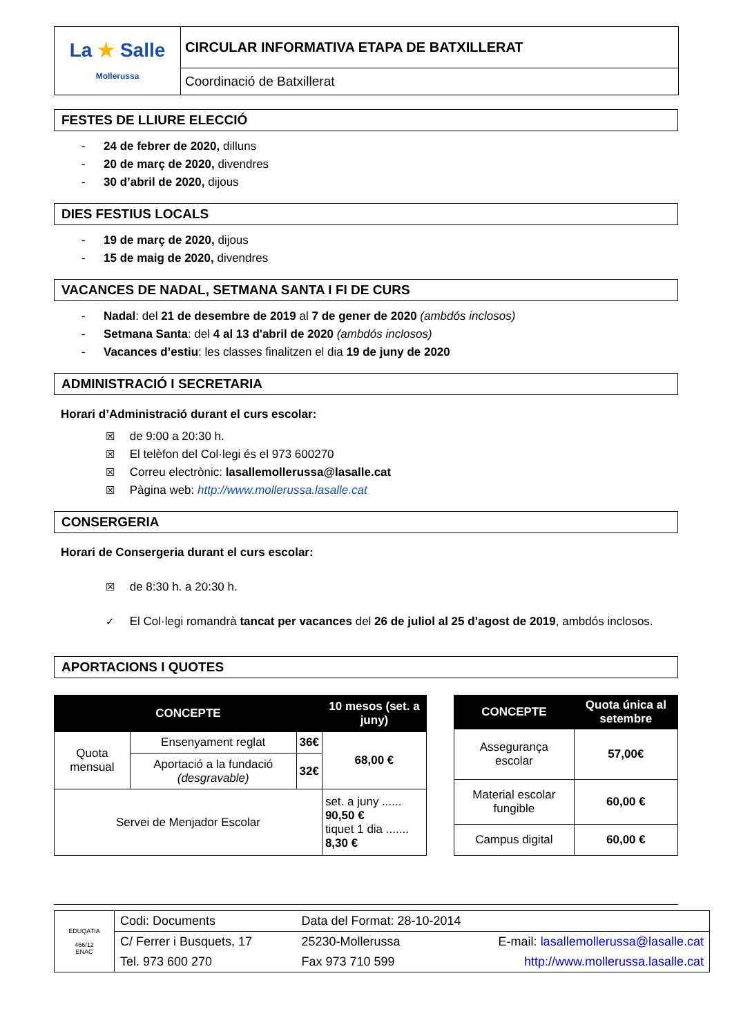| La ★ Salle Mollerussa | CIRCULAR INFORMATIVA ETAPA DE BATXILLERAT |
| | Coordinació de Batxillerat |
FESTES DE LLIURE ELECCIÓ
- 24 de febrer de 2020, dilluns
- 20 de març de 2020, divendres
- 30 d’abril de 2020, dijous
DIES FESTIUS LOCALS
- 19 de març de 2020, dijous
- 15 de maig de 2020, divendres
VACANCES DE NADAL, SETMANA SANTA I FI DE CURS
- Nadal: del 21 de desembre de 2019 al 7 de gener de 2020 (ambdós inclosos)
- Setmana Santa: del 4 al 13 d'abril de 2020 (ambdós inclosos)
- Vacances d’estiu: les classes finalitzen el dia 19 de juny de 2020
ADMINISTRACIÓ I SECRETARIA
Horari d’Administració durant el curs escolar:
☒ de 9:00 a 20:30 h.
☒ El telèfon del Col·legi és el 973 600270
☒ Correu electrònic: lasallemollerussa@lasalle.cat
☒ Pàgina web: http://www.mollerussa.lasalle.cat
CONSERGERIA
Horari de Consergeria durant el curs escolar:
☒ de 8:30 h. a 20:30 h.
✓ El Col·legi romandrà tancat per vacances del 26 de juliol al 25 d’agost de 2019, ambdós inclosos.
APORTACIONS I QUOTES
| CONCEPTE | | | 10 mesos (set. a juny) |
| --- | --- | --- | --- |
| Quota mensual | Ensenyament reglat | 36€ | 68,00 € |
| | Aportació a la fundació (desgravable) | 32€ | |
| Servei de Menjador Escolar | | | set. a juny ...... 90,50 € tiquet 1 dia ....... 8,30 € |
| CONCEPTE | Quota única al setembre |
| --- | --- |
| Assegurança escolar | 57,00€ |
| Material escolar fungible | 60,00 € |
| Campus digital | 60,00 € |
| EDUQATIA 466/12 ENAC | Codi: Documents | Data del Format: 28-10-2014 | |
| | C/ Ferrer i Busquets, 17 | 25230-Mollerussa | E-mail: lasallemollerussa@lasalle.cat |
| | Tel. 973 600 270 | Fax 973 710 599 | http://www.mollerussa.lasalle.cat |